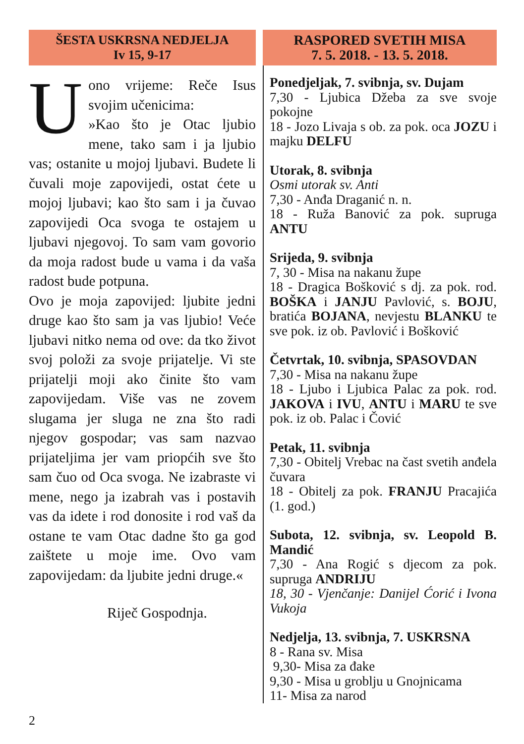ŠESTA USKRSNA NEDJELJA
Iv 15, 9-17
Uono vrijeme: Reče Isus svojim učenicima:
»Kao što je Otac ljubio mene, tako sam i ja ljubio vas; ostanite u mojoj ljubavi. Budete li čuvali moje zapovijedi, ostat ćete u mojoj ljubavi; kao što sam i ja čuvao zapovijedi Oca svoga te ostajem u ljubavi njegovoj. To sam vam govorio da moja radost bude u vama i da vaša radost bude potpuna.
Ovo je moja zapovijed: ljubite jedni druge kao što sam ja vas ljubio! Veće ljubavi nitko nema od ove: da tko život svoj položi za svoje prijatelje. Vi ste prijatelji moji ako činite što vam zapovijedam. Više vas ne zovem slugama jer sluga ne zna što radi njegov gospodar; vas sam nazvao prijateljima jer vam priopćih sve što sam čuo od Oca svoga. Ne izabraste vi mene, nego ja izabrah vas i postavih vas da idete i rod donosite i rod vaš da ostane te vam Otac dadne što ga god zaištete u moje ime. Ovo vam zapovijedam: da ljubite jedni druge.«
Riječ Gospodnja.
RASPORED SVETIH MISA
7. 5. 2018. - 13. 5. 2018.
Ponedjeljak, 7. svibnja, sv. Dujam
7,30 - Ljubica Džeba za sve svoje pokojne
18 - Jozo Livaja s ob. za pok. oca JOZU i majku DELFU
Utorak, 8. svibnja
Osmi utorak sv. Anti
7,30 - Anđa Draganić n. n.
18 - Ruža Banović za pok. supruga ANTU
Srijeda, 9. svibnja
7, 30 - Misa na nakanu župe
18 - Dragica Bošković s dj. za pok. rod. BOŠKA i JANJU Pavlović, s. BOJU, bratića BOJANA, nevjestu BLANKU te sve pok. iz ob. Pavlović i Bošković
Četvrtak, 10. svibnja, SPASOVDAN
7,30 - Misa na nakanu župe
18 - Ljubo i Ljubica Palac za pok. rod. JAKOVA i IVU, ANTU i MARU te sve pok. iz ob. Palac i Čović
Petak, 11. svibnja
7,30 - Obitelj Vrebac na čast svetih anđela čuvara
18 - Obitelj za pok. FRANJU Pracajića (1. god.)
Subota, 12. svibnja, sv. Leopold B. Mandić
7,30 - Ana Rogić s djecom za pok. supruga ANDRIJU
18, 30 - Vjenčanje: Danijel Ćorić i Ivona Vukoja
Nedjelja, 13. svibnja, 7. USKRSNA
8 - Rana sv. Misa
9,30- Misa za đake
9,30 - Misa u groblju u Gnojnicama
11- Misa za narod
2